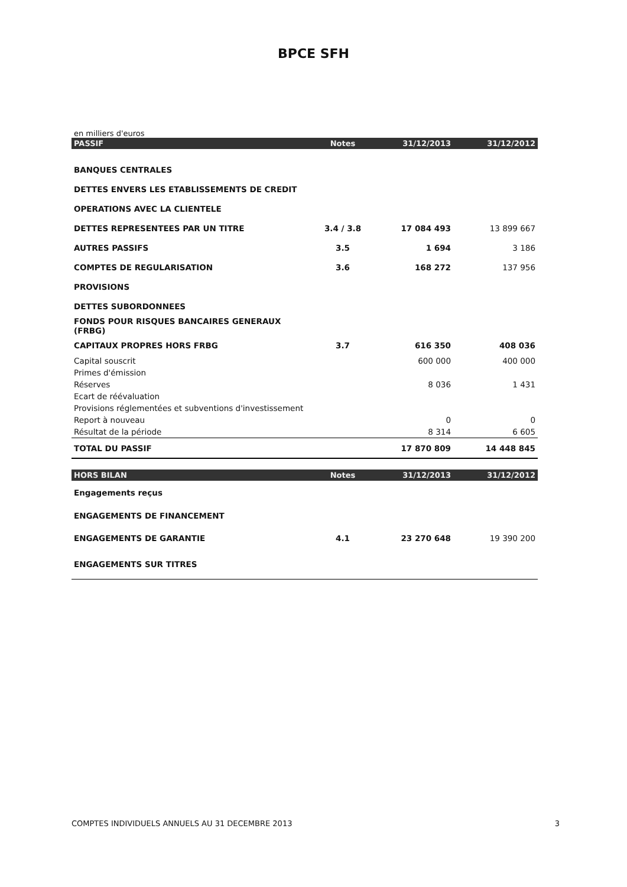BPCE SFH
en milliers d'euros
| PASSIF | Notes | 31/12/2013 | 31/12/2012 |
| --- | --- | --- | --- |
| BANQUES CENTRALES | | | |
| DETTES ENVERS LES ETABLISSEMENTS DE CREDIT | | | |
| OPERATIONS AVEC LA CLIENTELE | | | |
| DETTES REPRESENTEES PAR UN TITRE | 3.4 / 3.8 | 17 084 493 | 13 899 667 |
| AUTRES PASSIFS | 3.5 | 1 694 | 3 186 |
| COMPTES DE REGULARISATION | 3.6 | 168 272 | 137 956 |
| PROVISIONS | | | |
| DETTES SUBORDONNEES | | | |
| FONDS POUR RISQUES BANCAIRES GENERAUX (FRBG) | | | |
| CAPITAUX PROPRES HORS FRBG | 3.7 | 616 350 | 408 036 |
| Capital souscrit | | 600 000 | 400 000 |
| Primes d'émission | | | |
| Réserves | | 8 036 | 1 431 |
| Ecart de réévaluation | | | |
| Provisions réglementées et subventions d'investissement | | | |
| Report à nouveau | | 0 | 0 |
| Résultat de la période | | 8 314 | 6 605 |
| TOTAL DU PASSIF | | 17 870 809 | 14 448 845 |
| HORS BILAN | Notes | 31/12/2013 | 31/12/2012 |
| Engagements reçus | | | |
| ENGAGEMENTS DE FINANCEMENT | | | |
| ENGAGEMENTS DE GARANTIE | 4.1 | 23 270 648 | 19 390 200 |
| ENGAGEMENTS SUR TITRES | | | |
COMPTES INDIVIDUELS ANNUELS AU 31 DECEMBRE 2013 3